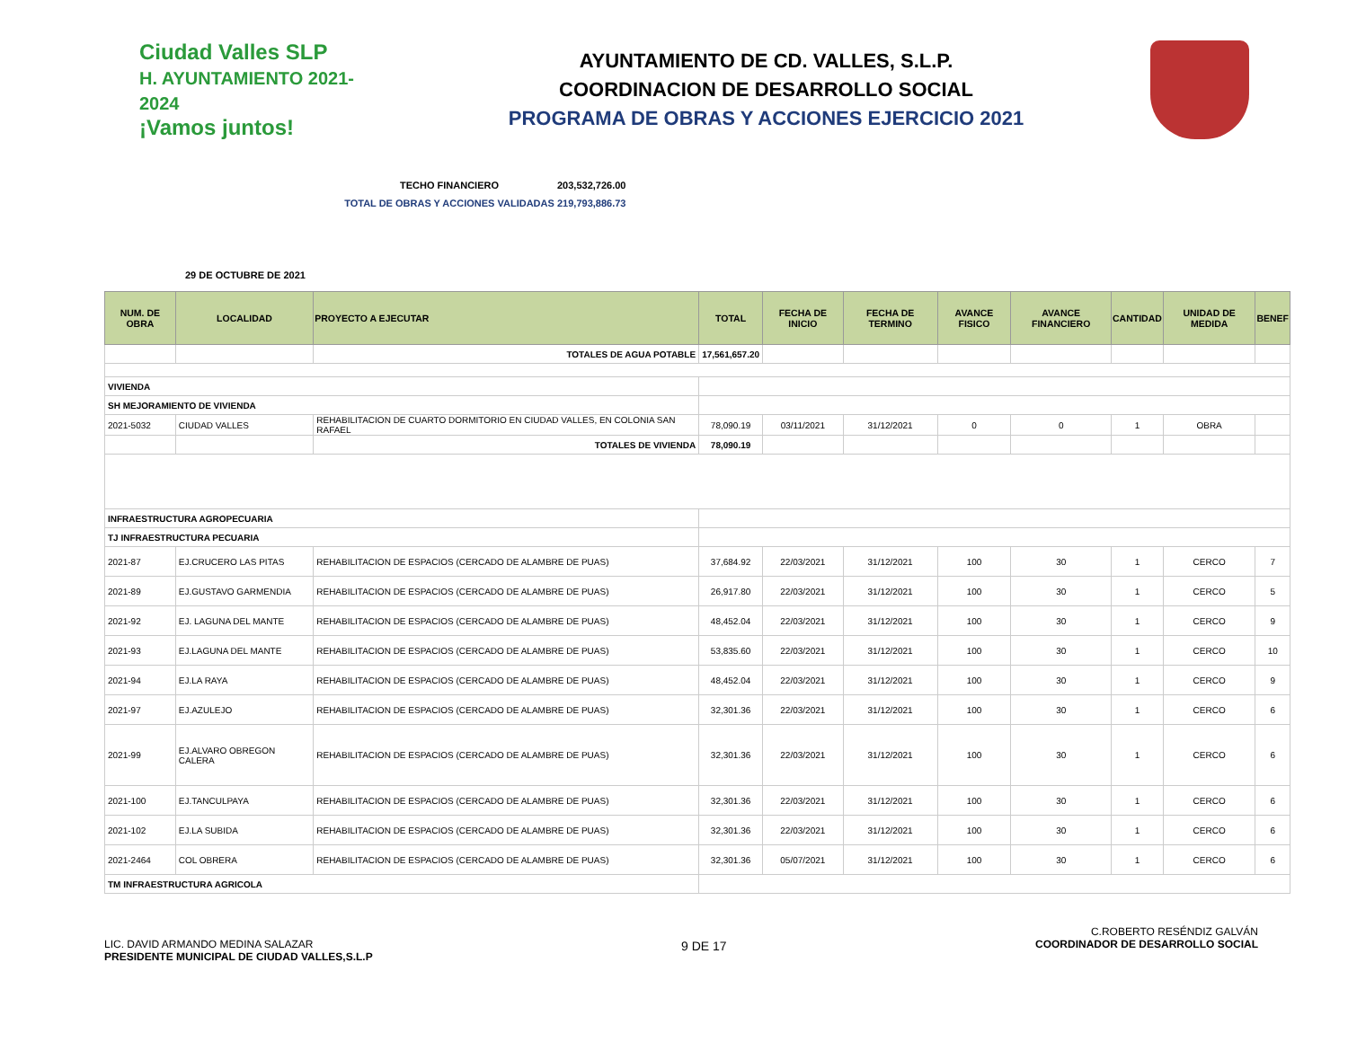Ciudad Valles SLP
H. AYUNTAMIENTO 2021-2024
¡Vamos juntos!
AYUNTAMIENTO DE CD. VALLES, S.L.P.
COORDINACION DE DESARROLLO SOCIAL
PROGRAMA DE OBRAS Y ACCIONES EJERCICIO 2021
TECHO FINANCIERO 203,532,726.00
TOTAL DE OBRAS Y ACCIONES VALIDADAS 219,793,886.73
29 DE OCTUBRE DE 2021
| NUM. DE OBRA | LOCALIDAD | PROYECTO A EJECUTAR | TOTAL | FECHA DE INICIO | FECHA DE TERMINO | AVANCE FISICO | AVANCE FINANCIERO | CANTIDAD | UNIDAD DE MEDIDA | BENEF |
| --- | --- | --- | --- | --- | --- | --- | --- | --- | --- | --- |
| | | TOTALES DE AGUA POTABLE | 17,561,657.20 | | | | | | | |
| VIVIENDA | | | | | | | | | | |
| SH MEJORAMIENTO DE VIVIENDA | | | | | | | | | | |
| 2021-5032 | CIUDAD VALLES | REHABILITACION DE CUARTO DORMITORIO EN CIUDAD VALLES, EN COLONIA SAN RAFAEL | 78,090.19 | 03/11/2021 | 31/12/2021 | 0 | 0 | 1 | OBRA | |
| | | TOTALES DE VIVIENDA | 78,090.19 | | | | | | | |
| INFRAESTRUCTURA AGROPECUARIA | | | | | | | | | | |
| TJ INFRAESTRUCTURA PECUARIA | | | | | | | | | | |
| 2021-87 | EJ.CRUCERO LAS PITAS | REHABILITACION DE ESPACIOS (CERCADO DE ALAMBRE DE PUAS) | 37,684.92 | 22/03/2021 | 31/12/2021 | 100 | 30 | 1 | CERCO | 7 |
| 2021-89 | EJ.GUSTAVO GARMENDIA | REHABILITACION DE ESPACIOS (CERCADO DE ALAMBRE DE PUAS) | 26,917.80 | 22/03/2021 | 31/12/2021 | 100 | 30 | 1 | CERCO | 5 |
| 2021-92 | EJ. LAGUNA DEL MANTE | REHABILITACION DE ESPACIOS (CERCADO DE ALAMBRE DE PUAS) | 48,452.04 | 22/03/2021 | 31/12/2021 | 100 | 30 | 1 | CERCO | 9 |
| 2021-93 | EJ.LAGUNA DEL MANTE | REHABILITACION DE ESPACIOS (CERCADO DE ALAMBRE DE PUAS) | 53,835.60 | 22/03/2021 | 31/12/2021 | 100 | 30 | 1 | CERCO | 10 |
| 2021-94 | EJ.LA RAYA | REHABILITACION DE ESPACIOS (CERCADO DE ALAMBRE DE PUAS) | 48,452.04 | 22/03/2021 | 31/12/2021 | 100 | 30 | 1 | CERCO | 9 |
| 2021-97 | EJ.AZULEJO | REHABILITACION DE ESPACIOS (CERCADO DE ALAMBRE DE PUAS) | 32,301.36 | 22/03/2021 | 31/12/2021 | 100 | 30 | 1 | CERCO | 6 |
| 2021-99 | EJ.ALVARO OBREGON CALERA | REHABILITACION DE ESPACIOS (CERCADO DE ALAMBRE DE PUAS) | 32,301.36 | 22/03/2021 | 31/12/2021 | 100 | 30 | 1 | CERCO | 6 |
| 2021-100 | EJ.TANCULPAYA | REHABILITACION DE ESPACIOS (CERCADO DE ALAMBRE DE PUAS) | 32,301.36 | 22/03/2021 | 31/12/2021 | 100 | 30 | 1 | CERCO | 6 |
| 2021-102 | EJ.LA SUBIDA | REHABILITACION DE ESPACIOS (CERCADO DE ALAMBRE DE PUAS) | 32,301.36 | 22/03/2021 | 31/12/2021 | 100 | 30 | 1 | CERCO | 6 |
| 2021-2464 | COL OBRERA | REHABILITACION DE ESPACIOS (CERCADO DE ALAMBRE DE PUAS) | 32,301.36 | 05/07/2021 | 31/12/2021 | 100 | 30 | 1 | CERCO | 6 |
| TM INFRAESTRUCTURA AGRICOLA | | | | | | | | | | |
LIC. DAVID ARMANDO MEDINA SALAZAR
PRESIDENTE MUNICIPAL DE CIUDAD VALLES,S.L.P
9 DE 17
C.ROBERTO RESÉNDIZ GALVÁN
COORDINADOR DE DESARROLLO SOCIAL